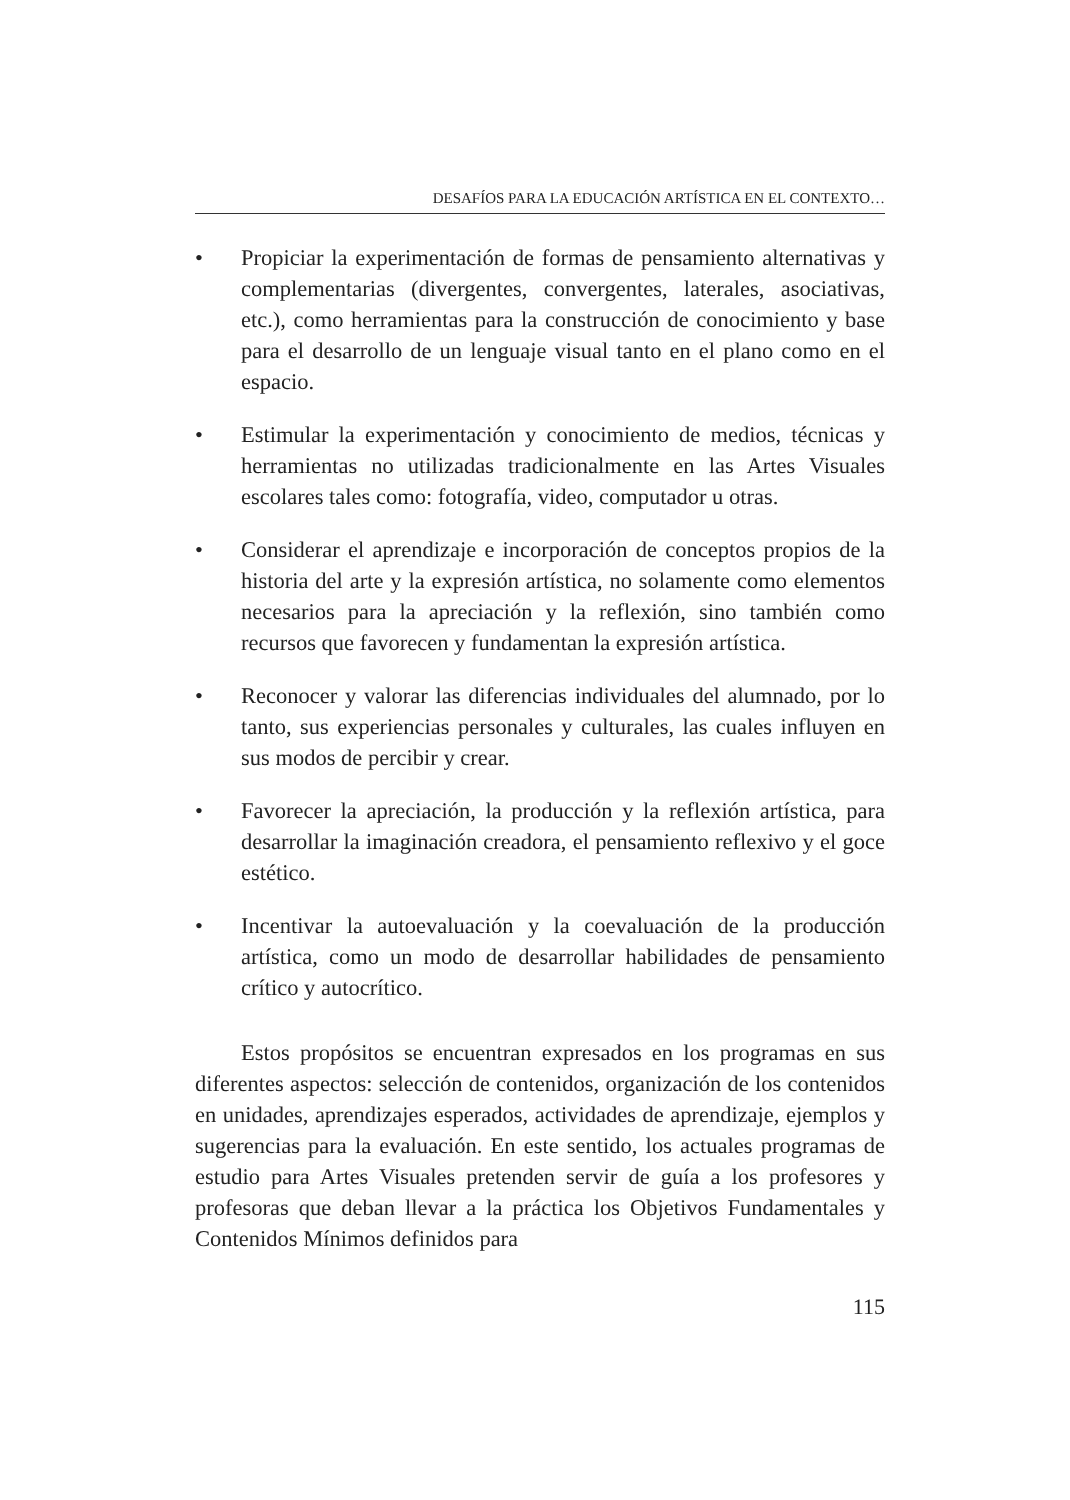DESAFÍOS PARA LA EDUCACIÓN ARTÍSTICA EN EL CONTEXTO…
• Propiciar la experimentación de formas de pensamiento alternativas y complementarias (divergentes, convergentes, laterales, asociativas, etc.), como herramientas para la construcción de conocimiento y base para el desarrollo de un lenguaje visual tanto en el plano como en el espacio.
• Estimular la experimentación y conocimiento de medios, técnicas y herramientas no utilizadas tradicionalmente en las Artes Visuales escolares tales como: fotografía, video, computador u otras.
• Considerar el aprendizaje e incorporación de conceptos propios de la historia del arte y la expresión artística, no solamente como elementos necesarios para la apreciación y la reflexión, sino también como recursos que favorecen y fundamentan la expresión artística.
• Reconocer y valorar las diferencias individuales del alumnado, por lo tanto, sus experiencias personales y culturales, las cuales influyen en sus modos de percibir y crear.
• Favorecer la apreciación, la producción y la reflexión artística, para desarrollar la imaginación creadora, el pensamiento reflexivo y el goce estético.
• Incentivar la autoevaluación y la coevaluación de la producción artística, como un modo de desarrollar habilidades de pensamiento crítico y autocrítico.
Estos propósitos se encuentran expresados en los programas en sus diferentes aspectos: selección de contenidos, organización de los contenidos en unidades, aprendizajes esperados, actividades de aprendizaje, ejemplos y sugerencias para la evaluación. En este sentido, los actuales programas de estudio para Artes Visuales pretenden servir de guía a los profesores y profesoras que deban llevar a la práctica los Objetivos Fundamentales y Contenidos Mínimos definidos para
115